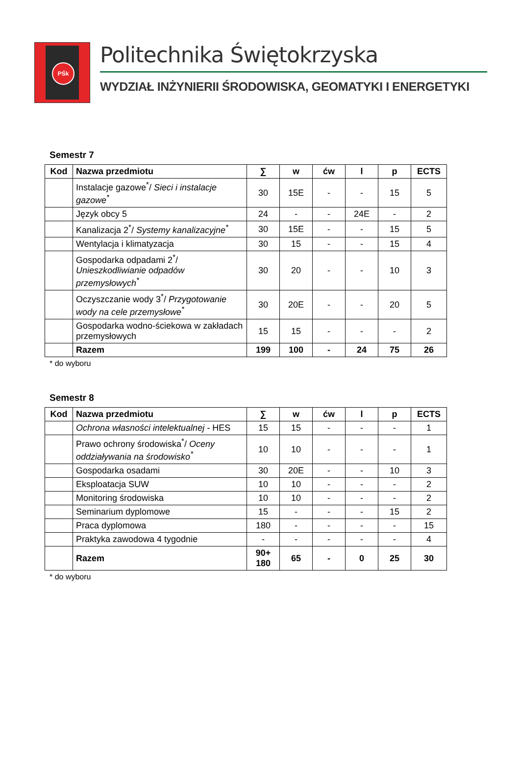PŚk
Politechnika Świętokrzyska
WYDZIAŁ INŻYNIERII ŚRODOWISKA, GEOMATYKI I ENERGETYKI
Semestr 7
| Kod | Nazwa przedmiotu | ∑ | w | ćw | l | p | ECTS |
| --- | --- | --- | --- | --- | --- | --- | --- |
| | Instalacje gazowe<sup>*</sup>/ Sieci i instalacje gazowe<sup>*</sup> | 30 | 15E | - | - | 15 | 5 |
| | Język obcy 5 | 24 | - | - | 24E | - | 2 |
| | Kanalizacja 2<sup>*</sup>/ Systemy kanalizacyjne<sup>*</sup> | 30 | 15E | - | - | 15 | 5 |
| | Wentylacja i klimatyzacja | 30 | 15 | - | - | 15 | 4 |
| | Gospodarka odpadami 2<sup>*</sup>/ Unieszkodliwianie odpadów przemysłowych<sup>*</sup> | 30 | 20 | - | - | 10 | 3 |
| | Oczyszczanie wody 3<sup>*</sup>/ Przygotowanie wody na cele przemysłowe<sup>*</sup> | 30 | 20E | - | - | 20 | 5 |
| | Gospodarka wodno-ściekowa w zakładach przemysłowych | 15 | 15 | - | - | - | 2 |
| | Razem | 199 | 100 | - | 24 | 75 | 26 |
* do wyboru
Semestr 8
| Kod | Nazwa przedmiotu | ∑ | w | ćw | l | p | ECTS |
| --- | --- | --- | --- | --- | --- | --- | --- |
| | Ochrona własności intelektualnej - HES | 15 | 15 | - | - | - | 1 |
| | Prawo ochrony środowiska<sup>*</sup>/ Oceny oddziaływania na środowisko<sup>*</sup> | 10 | 10 | - | - | - | 1 |
| | Gospodarka osadami | 30 | 20E | - | - | 10 | 3 |
| | Eksploatacja SUW | 10 | 10 | - | - | - | 2 |
| | Monitoring środowiska | 10 | 10 | - | - | - | 2 |
| | Seminarium dyplomowe | 15 | - | - | - | 15 | 2 |
| | Praca dyplomowa | 180 | - | - | - | - | 15 |
| | Praktyka zawodowa 4 tygodnie | - | - | - | - | - | 4 |
| | Razem | 90+ 180 | 65 | - | 0 | 25 | 30 |
* do wyboru